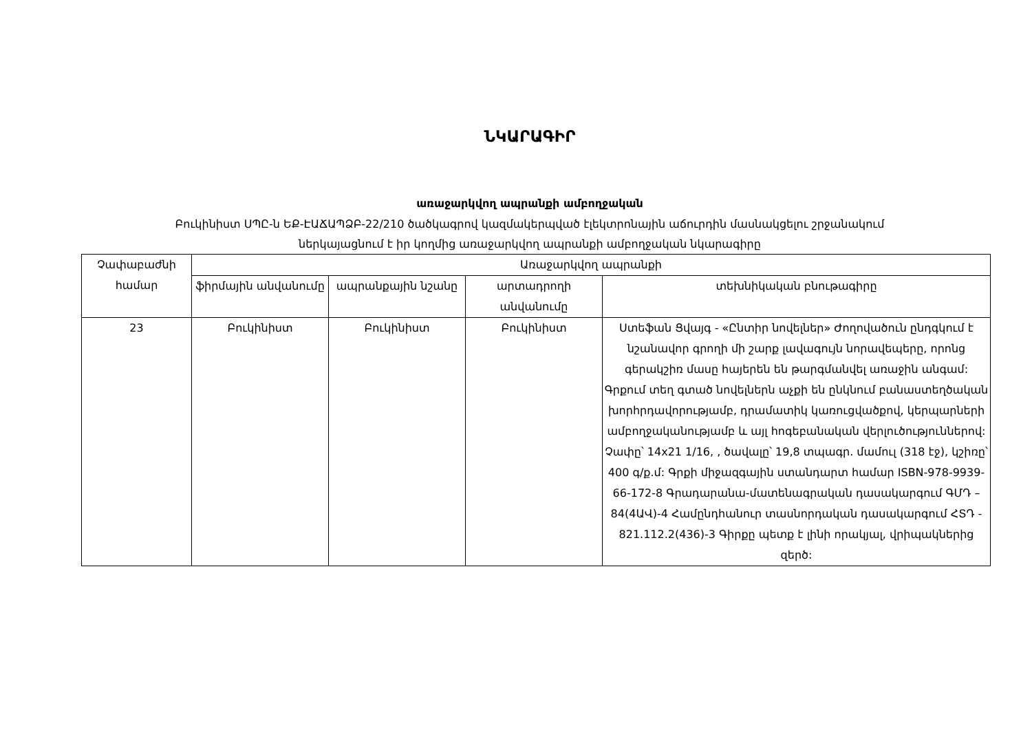ՆԿԱՐԱԳԻՐ
առաջարկվող ապրանքի ամբողջական
Բուկինիստ ՍՊԸ-ն ԵՔ-ԷԱՃԱՊՁԲ-22/210 ծածկագրով կազմակերպված էլեկտրոնային աճուրդին մասնակցելու շրջանակում
ներկայացնում է իր կողմից առաջարկվող ապրանքի ամբողջական նկարագիրը
| Չափաբաժնի համար | Առաջարկվող ապրանքի | | | |
| --- | --- | --- | --- | --- |
| | ֆիրմային անվանումը | ապրանքային նշանը | արտադրողի անվանումը | տեխնիկական բնութագիրը |
| 23 | Բուկինիստ | Բուկինիստ | Բուկինիստ | Ստեֆան Ցվայգ - «Ընտիր նովելներ» Ժողովածուն ընդգկում է նշանավոր գրողի մի շարք լավագույն նորավեպերը, որոնց գերակշիռ մասը հայերեն են թարգմանվել առաջին անգամ: Գրքում տեղ գտած նովելներն աչքի են ընկնում բանաստեղծական խորհրդավորությամբ, դրամատիկ կառուցվածքով, կերպարների ամբողջականությամբ և այլ հոգեբանական վերլուծություններով: Չափը՝ 14x21 1/16, , ծավալը՝ 19,8 տպագր. մամուլ (318 էջ), կշիռը՝ 400 գ/ք.մ: Գրքի միջազգային ստանդարտ համար ISBN-978-9939-66-172-8 Գրադարանա-մատենագրական դասակարգում ԳՄԴ – 84(4ԱՎ)-4 Համընդհանուր տասնորդական դասակարգում ՀՏԴ - 821.112.2(436)-3 Գիրքը պետք է լինի որակյալ, վրիպակներից զերծ: |